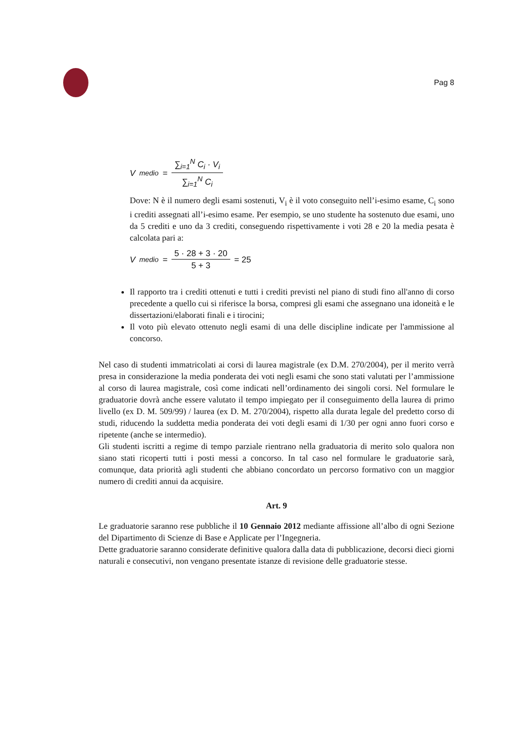Pag 8
V<sub>medio</sub> = ∑<sub>i=1</sub><sup>N</sup> C<sub>i</sub> · V<sub>i</sub> ∑<sub>i=1</sub><sup>N</sup> C<sub>i</sub>
Dove: N è il numero degli esami sostenuti, V<sub>i</sub> è il voto conseguito nell’i-esimo esame, C<sub>i</sub> sono i crediti assegnati all’i-esimo esame. Per esempio, se uno studente ha sostenuto due esami, uno da 5 crediti e uno da 3 crediti, conseguendo rispettivamente i voti 28 e 20 la media pesata è calcolata pari a:
V<sub>medio</sub> = 5 · 28 + 3 · 20 5 + 3 = 25
Il rapporto tra i crediti ottenuti e tutti i crediti previsti nel piano di studi fino all'anno di corso precedente a quello cui si riferisce la borsa, compresi gli esami che assegnano una idoneità e le dissertazioni/elaborati finali e i tirocini;
Il voto più elevato ottenuto negli esami di una delle discipline indicate per l'ammissione al concorso.
Nel caso di studenti immatricolati ai corsi di laurea magistrale (ex D.M. 270/2004), per il merito verrà presa in considerazione la media ponderata dei voti negli esami che sono stati valutati per l’ammissione al corso di laurea magistrale, così come indicati nell’ordinamento dei singoli corsi. Nel formulare le graduatorie dovrà anche essere valutato il tempo impiegato per il conseguimento della laurea di primo livello (ex D. M. 509/99) / laurea (ex D. M. 270/2004), rispetto alla durata legale del predetto corso di studi, riducendo la suddetta media ponderata dei voti degli esami di 1/30 per ogni anno fuori corso e ripetente (anche se intermedio).
Gli studenti iscritti a regime di tempo parziale rientrano nella graduatoria di merito solo qualora non siano stati ricoperti tutti i posti messi a concorso. In tal caso nel formulare le graduatorie sarà, comunque, data priorità agli studenti che abbiano concordato un percorso formativo con un maggior numero di crediti annui da acquisire.
Art. 9
Le graduatorie saranno rese pubbliche il 10 Gennaio 2012 mediante affissione all’albo di ogni Sezione del Dipartimento di Scienze di Base e Applicate per l’Ingegneria.
Dette graduatorie saranno considerate definitive qualora dalla data di pubblicazione, decorsi dieci giorni naturali e consecutivi, non vengano presentate istanze di revisione delle graduatorie stesse.